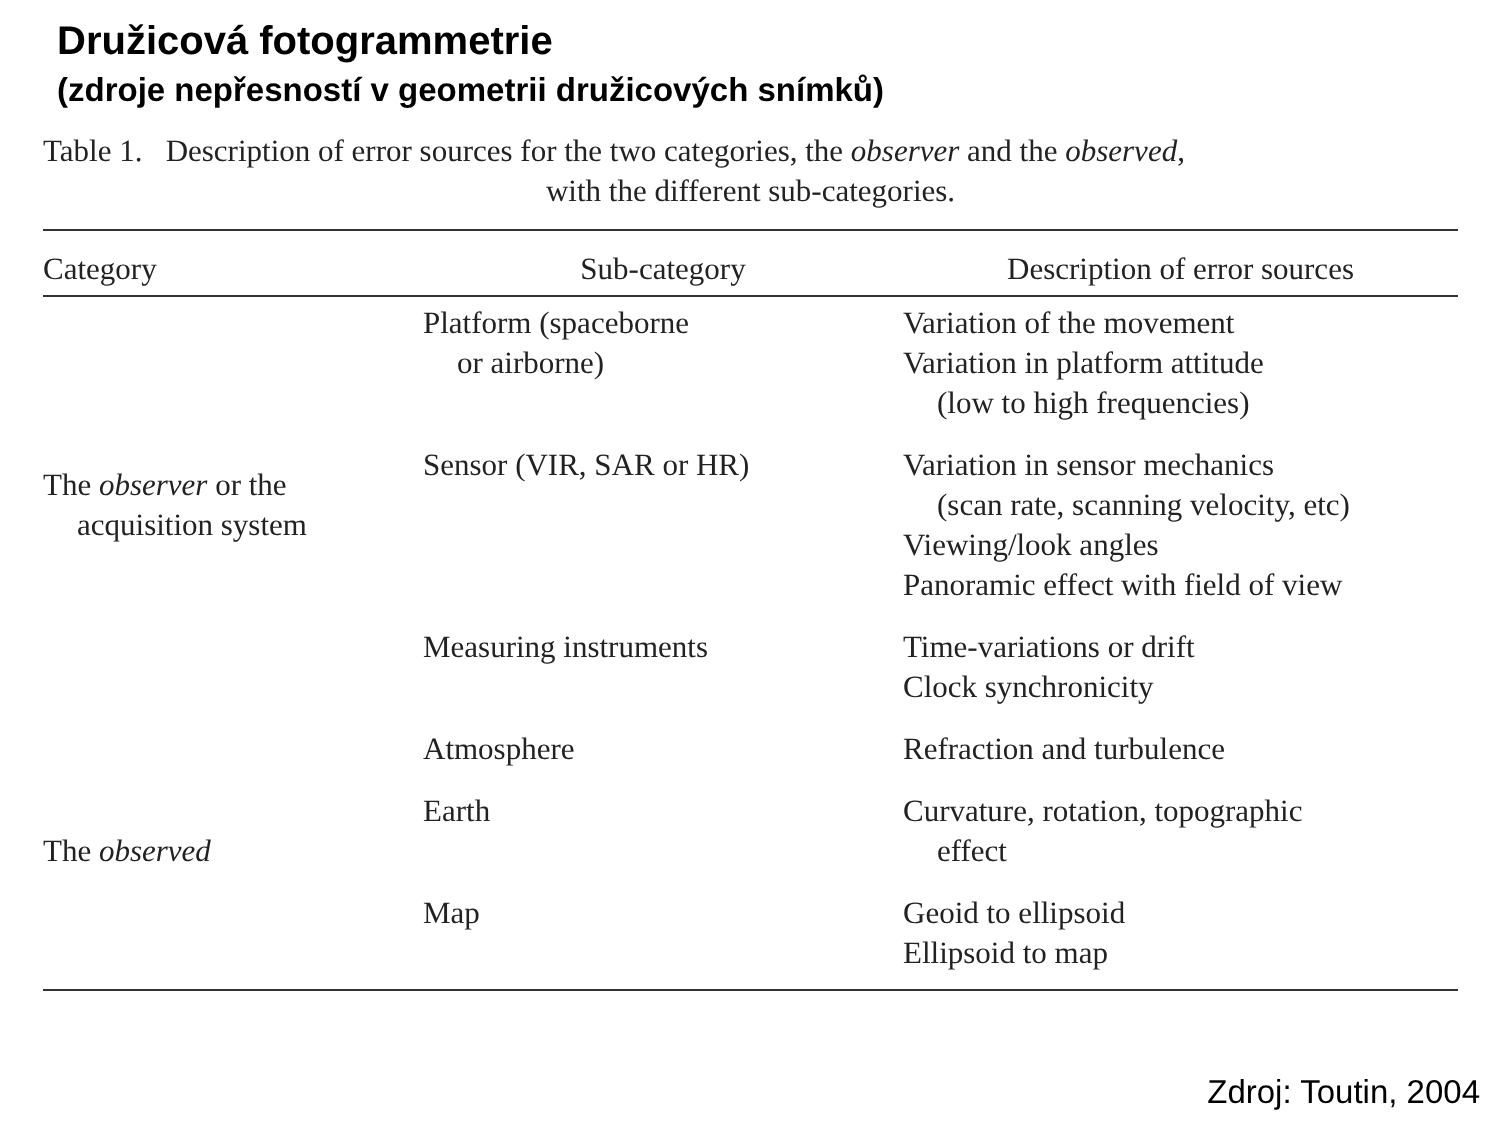Družicová fotogrammetrie
(zdroje nepřesností v geometrii družicových snímků)
Table 1. Description of error sources for the two categories, the observer and the observed,
with the different sub-categories.
| Category | Sub-category | Description of error sources |
| --- | --- | --- |
| The observer or the acquisition system | Platform (spaceborne or airborne) | Variation of the movement Variation in platform attitude (low to high frequencies) |
| | Sensor (VIR, SAR or HR) | Variation in sensor mechanics (scan rate, scanning velocity, etc) Viewing/look angles Panoramic effect with field of view |
| | Measuring instruments | Time-variations or drift Clock synchronicity |
| The observed | Atmosphere | Refraction and turbulence |
| | Earth | Curvature, rotation, topographic effect |
| | Map | Geoid to ellipsoid Ellipsoid to map |
Zdroj: Toutin, 2004